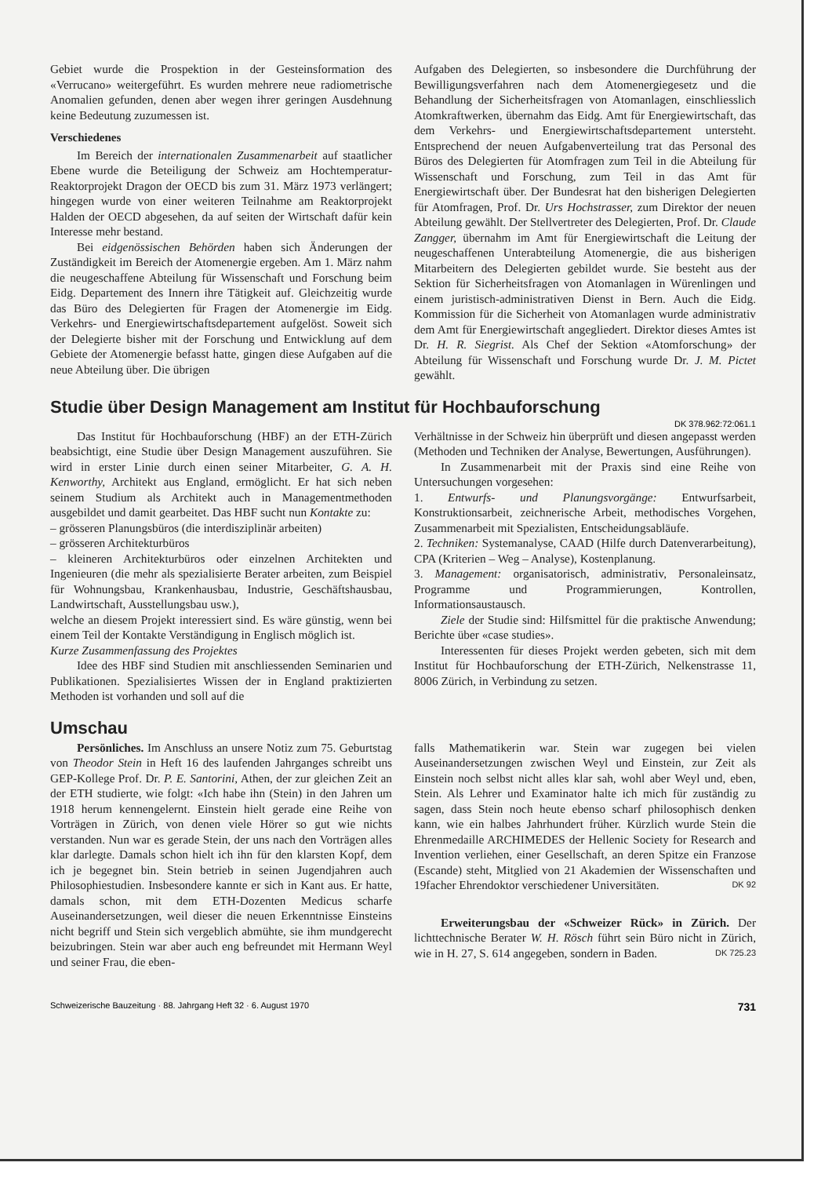Gebiet wurde die Prospektion in der Gesteinsformation des «Verrucano» weitergeführt. Es wurden mehrere neue radiometrische Anomalien gefunden, denen aber wegen ihrer geringen Ausdehnung keine Bedeutung zuzumessen ist.
Verschiedenes
Im Bereich der internationalen Zusammenarbeit auf staatlicher Ebene wurde die Beteiligung der Schweiz am Hochtemperatur-Reaktorprojekt Dragon der OECD bis zum 31. März 1973 verlängert; hingegen wurde von einer weiteren Teilnahme am Reaktorprojekt Halden der OECD abgesehen, da auf seiten der Wirtschaft dafür kein Interesse mehr bestand.
Bei eidgenössischen Behörden haben sich Änderungen der Zuständigkeit im Bereich der Atomenergie ergeben. Am 1. März nahm die neugeschaffene Abteilung für Wissenschaft und Forschung beim Eidg. Departement des Innern ihre Tätigkeit auf. Gleichzeitig wurde das Büro des Delegierten für Fragen der Atomenergie im Eidg. Verkehrs- und Energiewirtschaftsdepartement aufgelöst. Soweit sich der Delegierte bisher mit der Forschung und Entwicklung auf dem Gebiete der Atomenergie befasst hatte, gingen diese Aufgaben auf die neue Abteilung über. Die übrigen
Aufgaben des Delegierten, so insbesondere die Durchführung der Bewilligungsverfahren nach dem Atomenergiegesetz und die Behandlung der Sicherheitsfragen von Atomanlagen, einschliesslich Atomkraftwerken, übernahm das Eidg. Amt für Energiewirtschaft, das dem Verkehrs- und Energiewirtschaftsdepartement untersteht. Entsprechend der neuen Aufgabenverteilung trat das Personal des Büros des Delegierten für Atomfragen zum Teil in die Abteilung für Wissenschaft und Forschung, zum Teil in das Amt für Energiewirtschaft über. Der Bundesrat hat den bisherigen Delegierten für Atomfragen, Prof. Dr. Urs Hochstrasser, zum Direktor der neuen Abteilung gewählt. Der Stellvertreter des Delegierten, Prof. Dr. Claude Zangger, übernahm im Amt für Energiewirtschaft die Leitung der neugeschaffenen Unterabteilung Atomenergie, die aus bisherigen Mitarbeitern des Delegierten gebildet wurde. Sie besteht aus der Sektion für Sicherheitsfragen von Atomanlagen in Würenlingen und einem juristisch-administrativen Dienst in Bern. Auch die Eidg. Kommission für die Sicherheit von Atomanlagen wurde administrativ dem Amt für Energiewirtschaft angegliedert. Direktor dieses Amtes ist Dr. H. R. Siegrist. Als Chef der Sektion «Atomforschung» der Abteilung für Wissenschaft und Forschung wurde Dr. J. M. Pictet gewählt.
Studie über Design Management am Institut für Hochbauforschung
DK 378.962:72:061.1
Das Institut für Hochbauforschung (HBF) an der ETH-Zürich beabsichtigt, eine Studie über Design Management auszuführen. Sie wird in erster Linie durch einen seiner Mitarbeiter, G. A. H. Kenworthy, Architekt aus England, ermöglicht. Er hat sich neben seinem Studium als Architekt auch in Managementmethoden ausgebildet und damit gearbeitet. Das HBF sucht nun Kontakte zu:
– grösseren Planungsbüros (die interdisziplinär arbeiten)
– grösseren Architekturbüros
– kleineren Architekturbüros oder einzelnen Architekten und Ingenieuren (die mehr als spezialisierte Berater arbeiten, zum Beispiel für Wohnungsbau, Krankenhausbau, Industrie, Geschäftshausbau, Landwirtschaft, Ausstellungsbau usw.),
welche an diesem Projekt interessiert sind. Es wäre günstig, wenn bei einem Teil der Kontakte Verständigung in Englisch möglich ist.
Kurze Zusammenfassung des Projektes
Idee des HBF sind Studien mit anschliessenden Seminarien und Publikationen. Spezialisiertes Wissen der in England praktizierten Methoden ist vorhanden und soll auf die
Verhältnisse in der Schweiz hin überprüft und diesen angepasst werden (Methoden und Techniken der Analyse, Bewertungen, Ausführungen).
In Zusammenarbeit mit der Praxis sind eine Reihe von Untersuchungen vorgesehen:
1. Entwurfs- und Planungsvorgänge: Entwurfsarbeit, Konstruktionsarbeit, zeichnerische Arbeit, methodisches Vorgehen, Zusammenarbeit mit Spezialisten, Entscheidungsabläufe.
2. Techniken: Systemanalyse, CAAD (Hilfe durch Datenverarbeitung), CPA (Kriterien – Weg – Analyse), Kostenplanung.
3. Management: organisatorisch, administrativ, Personaleinsatz, Programme und Programmierungen, Kontrollen, Informationsaustausch.
Ziele der Studie sind: Hilfsmittel für die praktische Anwendung; Berichte über «case studies».
Interessenten für dieses Projekt werden gebeten, sich mit dem Institut für Hochbauforschung der ETH-Zürich, Nelkenstrasse 11, 8006 Zürich, in Verbindung zu setzen.
Umschau
Persönliches. Im Anschluss an unsere Notiz zum 75. Geburtstag von Theodor Stein in Heft 16 des laufenden Jahrganges schreibt uns GEP-Kollege Prof. Dr. P. E. Santorini, Athen, der zur gleichen Zeit an der ETH studierte, wie folgt: «Ich habe ihn (Stein) in den Jahren um 1918 herum kennengelernt. Einstein hielt gerade eine Reihe von Vorträgen in Zürich, von denen viele Hörer so gut wie nichts verstanden. Nun war es gerade Stein, der uns nach den Vorträgen alles klar darlegte. Damals schon hielt ich ihn für den klarsten Kopf, dem ich je begegnet bin. Stein betrieb in seinen Jugendjahren auch Philosophiestudien. Insbesondere kannte er sich in Kant aus. Er hatte, damals schon, mit dem ETH-Dozenten Medicus scharfe Auseinandersetzungen, weil dieser die neuen Erkenntnisse Einsteins nicht begriff und Stein sich vergeblich abmühte, sie ihm mundgerecht beizubringen. Stein war aber auch eng befreundet mit Hermann Weyl und seiner Frau, die eben-
falls Mathematikerin war. Stein war zugegen bei vielen Auseinandersetzungen zwischen Weyl und Einstein, zur Zeit als Einstein noch selbst nicht alles klar sah, wohl aber Weyl und, eben, Stein. Als Lehrer und Examinator halte ich mich für zuständig zu sagen, dass Stein noch heute ebenso scharf philosophisch denken kann, wie ein halbes Jahrhundert früher. Kürzlich wurde Stein die Ehrenmedaille ARCHIMEDES der Hellenic Society for Research and Invention verliehen, einer Gesellschaft, an deren Spitze ein Franzose (Escande) steht, Mitglied von 21 Akademien der Wissenschaften und 19facher Ehrendoktor verschiedener Universitäten. DK 92
Erweiterungsbau der «Schweizer Rück» in Zürich. Der lichttechnische Berater W. H. Rösch führt sein Büro nicht in Zürich, wie in H. 27, S. 614 angegeben, sondern in Baden. DK 725.23
Schweizerische Bauzeitung · 88. Jahrgang Heft 32 · 6. August 1970 731